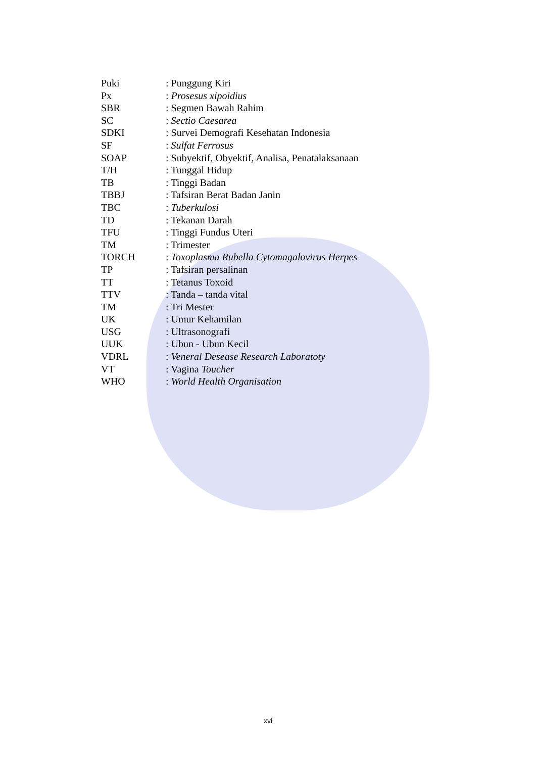| Puki | : Punggung Kiri |
| Px | : Prosesus xipoidius |
| SBR | : Segmen Bawah Rahim |
| SC | : Sectio Caesarea |
| SDKI | : Survei Demografi Kesehatan Indonesia |
| SF | : Sulfat Ferrosus |
| SOAP | : Subyektif, Obyektif, Analisa, Penatalaksanaan |
| T/H | : Tunggal Hidup |
| TB | : Tinggi Badan |
| TBBJ | : Tafsiran Berat Badan Janin |
| TBC | : Tuberkulosi |
| TD | : Tekanan Darah |
| TFU | : Tinggi Fundus Uteri |
| TM | : Trimester |
| TORCH | : Toxoplasma Rubella Cytomagalovirus Herpes |
| TP | : Tafsiran persalinan |
| TT | : Tetanus Toxoid |
| TTV | : Tanda – tanda vital |
| TM | : Tri Mester |
| UK | : Umur Kehamilan |
| USG | : Ultrasonografi |
| UUK | : Ubun - Ubun Kecil |
| VDRL | : Veneral Desease Research Laboratoty |
| VT | : Vagina Toucher |
| WHO | : World Health Organisation |
xvi